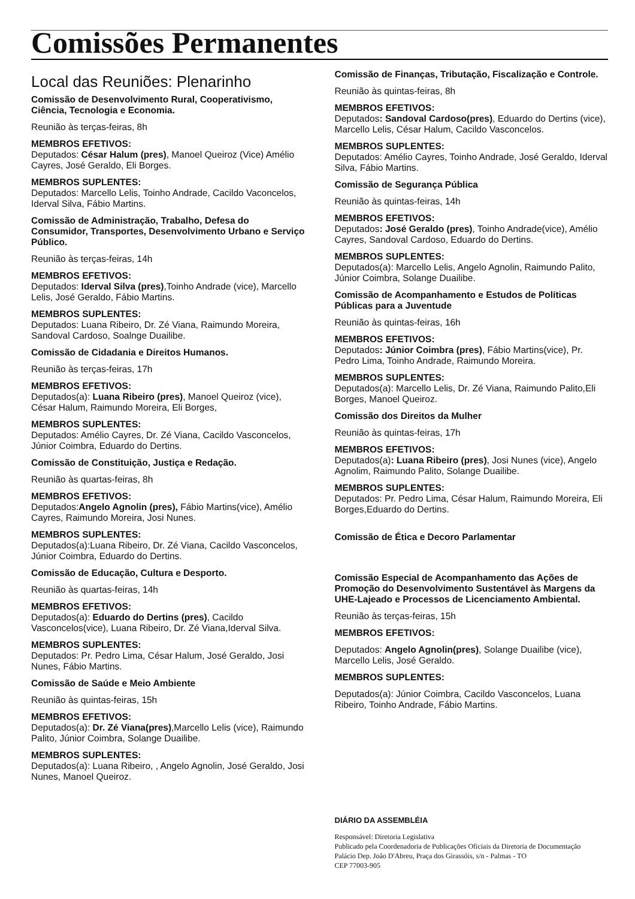Comissões Permanentes
Local das Reuniões: Plenarinho
Comissão de Desenvolvimento Rural, Cooperativismo, Ciência, Tecnologia e Economia.
Reunião às terças-feiras, 8h
MEMBROS EFETIVOS:
Deputados: César Halum (pres), Manoel Queiroz (Vice) Amélio Cayres, José Geraldo, Eli Borges.
MEMBROS SUPLENTES:
Deputados: Marcello Lelis, Toinho Andrade, Cacildo Vaconcelos, Iderval Silva, Fábio Martins.
Comissão de Administração, Trabalho, Defesa do Consumidor, Transportes, Desenvolvimento Urbano e Serviço Público.
Reunião às terças-feiras, 14h
MEMBROS EFETIVOS:
Deputados: Iderval Silva (pres),Toinho Andrade (vice), Marcello Lelis, José Geraldo, Fábio Martins.
MEMBROS SUPLENTES:
Deputados: Luana Ribeiro, Dr. Zé Viana, Raimundo Moreira, Sandoval Cardoso, Soalnge Duailibe.
Comissão de Cidadania e Direitos Humanos.
Reunião às terças-feiras, 17h
MEMBROS EFETIVOS:
Deputados(a): Luana Ribeiro (pres), Manoel Queiroz (vice), César Halum, Raimundo Moreira, Eli Borges,
MEMBROS SUPLENTES:
Deputados: Amélio Cayres, Dr. Zé Viana, Cacildo Vasconcelos, Júnior Coimbra, Eduardo do Dertins.
Comissão de Constituição, Justiça e Redação.
Reunião às quartas-feiras, 8h
MEMBROS EFETIVOS:
Deputados:Angelo Agnolin (pres), Fábio Martins(vice), Amélio Cayres, Raimundo Moreira, Josi Nunes.
MEMBROS SUPLENTES:
Deputados(a):Luana Ribeiro, Dr. Zé Viana, Cacildo Vasconcelos, Júnior Coimbra, Eduardo do Dertins.
Comissão de Educação, Cultura e Desporto.
Reunião às quartas-feiras, 14h
MEMBROS EFETIVOS:
Deputados(a): Eduardo do Dertins (pres), Cacildo Vasconcelos(vice), Luana Ribeiro, Dr. Zé Viana,Iderval Silva.
MEMBROS SUPLENTES:
Deputados: Pr. Pedro Lima, César Halum, José Geraldo, Josi Nunes, Fábio Martins.
Comissão de Saúde e Meio Ambiente
Reunião às quintas-feiras, 15h
MEMBROS EFETIVOS:
Deputados(a): Dr. Zé Viana(pres),Marcello Lelis (vice), Raimundo Palito, Júnior Coimbra, Solange Duailibe.
MEMBROS SUPLENTES:
Deputados(a): Luana Ribeiro, , Angelo Agnolin, José Geraldo, Josi Nunes, Manoel Queiroz.
Comissão de Finanças, Tributação, Fiscalização e Controle.
Reunião às quintas-feiras, 8h
MEMBROS EFETIVOS:
Deputados: Sandoval Cardoso(pres), Eduardo do Dertins (vice), Marcello Lelis, César Halum, Cacildo Vasconcelos.
MEMBROS SUPLENTES:
Deputados: Amélio Cayres, Toinho Andrade, José Geraldo, Iderval Silva, Fábio Martins.
Comissão de Segurança Pública
Reunião às quintas-feiras, 14h
MEMBROS EFETIVOS:
Deputados: José Geraldo (pres), Toinho Andrade(vice), Amélio Cayres, Sandoval Cardoso, Eduardo do Dertins.
MEMBROS SUPLENTES:
Deputados(a): Marcello Lelis, Angelo Agnolin, Raimundo Palito, Júnior Coimbra, Solange Duailibe.
Comissão de Acompanhamento e Estudos de Políticas Públicas para a Juventude
Reunião às quintas-feiras, 16h
MEMBROS EFETIVOS:
Deputados: Júnior Coimbra (pres), Fábio Martins(vice), Pr. Pedro Lima, Toinho Andrade, Raimundo Moreira.
MEMBROS SUPLENTES:
Deputados(a): Marcello Lelis, Dr. Zé Viana, Raimundo Palito,Eli Borges, Manoel Queiroz.
Comissão dos Direitos da Mulher
Reunião às quintas-feiras, 17h
MEMBROS EFETIVOS:
Deputados(a): Luana Ribeiro (pres), Josi Nunes (vice), Angelo Agnolim, Raimundo Palito, Solange Duailibe.
MEMBROS SUPLENTES:
Deputados: Pr. Pedro Lima, César Halum, Raimundo Moreira, Eli Borges,Eduardo do Dertins.
Comissão de Ética e Decoro Parlamentar
Comissão Especial de Acompanhamento das Ações de Promoção do Desenvolvimento Sustentável às Margens da UHE-Lajeado e Processos de Licenciamento Ambiental.
Reunião às terças-feiras, 15h
MEMBROS EFETIVOS:
Deputados: Angelo Agnolin(pres), Solange Duailibe (vice), Marcello Lelis, José Geraldo.
MEMBROS SUPLENTES:
Deputados(a): Júnior Coimbra, Cacildo Vasconcelos, Luana Ribeiro, Toinho Andrade, Fábio Martins.
DIÁRIO DA ASSEMBLÉIA
Responsável: Diretoria Legislativa
Publicado pela Coordenadoria de Publicações Oficiais da Diretoria de Documentação
Palácio Dep. João D'Abreu, Praça dos Girassóis, s/n - Palmas - TO
CEP 77003-905